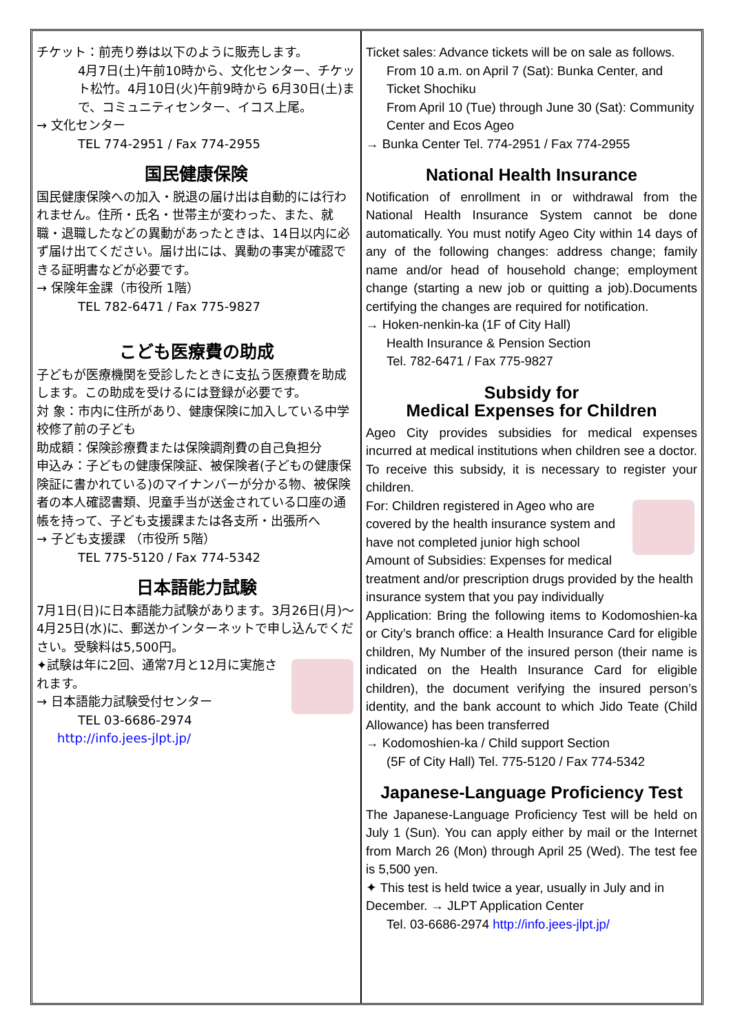チケット：前売り券は以下のように販売します。
4月7日(土)午前10時から、文化センター、チケット松竹。4月10日(火)午前9時から 6月30日(土)まで、コミュニティセンター、イコス上尾。
→ 文化センター
TEL 774-2951 / Fax 774-2955
国民健康保険
国民健康保険への加入・脱退の届け出は自動的には行われません。住所・氏名・世帯主が変わった、また、就職・退職したなどの異動があったときは、14日以内に必ず届け出てください。届け出には、異動の事実が確認できる証明書などが必要です。
→ 保険年金課（市役所 1階）
TEL 782-6471 / Fax 775-9827
こども医療費の助成
子どもが医療機関を受診したときに支払う医療費を助成します。この助成を受けるには登録が必要です。
対 象：市内に住所があり、健康保険に加入している中学校修了前の子ども
助成額：保険診療費または保険調剤費の自己負担分
申込み：子どもの健康保険証、被保険者(子どもの健康保険証に書かれている)のマイナンバーが分かる物、被保険者の本人確認書類、児童手当が送金されている口座の通帳を持って、子ども支援課または各支所・出張所へ
→ 子ども支援課 （市役所 5階）
TEL 775-5120 / Fax 774-5342
日本語能力試験
7月1日(日)に日本語能力試験があります。3月26日(月)～4月25日(水)に、郵送かインターネットで申し込んでください。受験料は5,500円。
✦試験は年に2回、通常7月と12月に実施されます。
→ 日本語能力試験受付センター
TEL 03-6686-2974
http://info.jees-jlpt.jp/
Ticket sales: Advance tickets will be on sale as follows.
From 10 a.m. on April 7 (Sat): Bunka Center, and Ticket Shochiku
From April 10 (Tue) through June 30 (Sat): Community Center and Ecos Ageo
→ Bunka Center Tel. 774-2951 / Fax 774-2955
National Health Insurance
Notification of enrollment in or withdrawal from the National Health Insurance System cannot be done automatically. You must notify Ageo City within 14 days of any of the following changes: address change; family name and/or head of household change; employment change (starting a new job or quitting a job).Documents certifying the changes are required for notification.
→ Hoken-nenkin-ka (1F of City Hall)
Health Insurance & Pension Section
Tel. 782-6471 / Fax 775-9827
Subsidy for
Medical Expenses for Children
Ageo City provides subsidies for medical expenses incurred at medical institutions when children see a doctor. To receive this subsidy, it is necessary to register your children.
For: Children registered in Ageo who are covered by the health insurance system and have not completed junior high school
Amount of Subsidies: Expenses for medical treatment and/or prescription drugs provided by the health insurance system that you pay individually
Application: Bring the following items to Kodomoshien-ka or City’s branch office: a Health Insurance Card for eligible children, My Number of the insured person (their name is indicated on the Health Insurance Card for eligible children), the document verifying the insured person’s identity, and the bank account to which Jido Teate (Child Allowance) has been transferred
→ Kodomoshien-ka / Child support Section
(5F of City Hall) Tel. 775-5120 / Fax 774-5342
Japanese-Language Proficiency Test
The Japanese-Language Proficiency Test will be held on July 1 (Sun). You can apply either by mail or the Internet from March 26 (Mon) through April 25 (Wed). The test fee is 5,500 yen.
✦ This test is held twice a year, usually in July and in December. → JLPT Application Center
Tel. 03-6686-2974 http://info.jees-jlpt.jp/